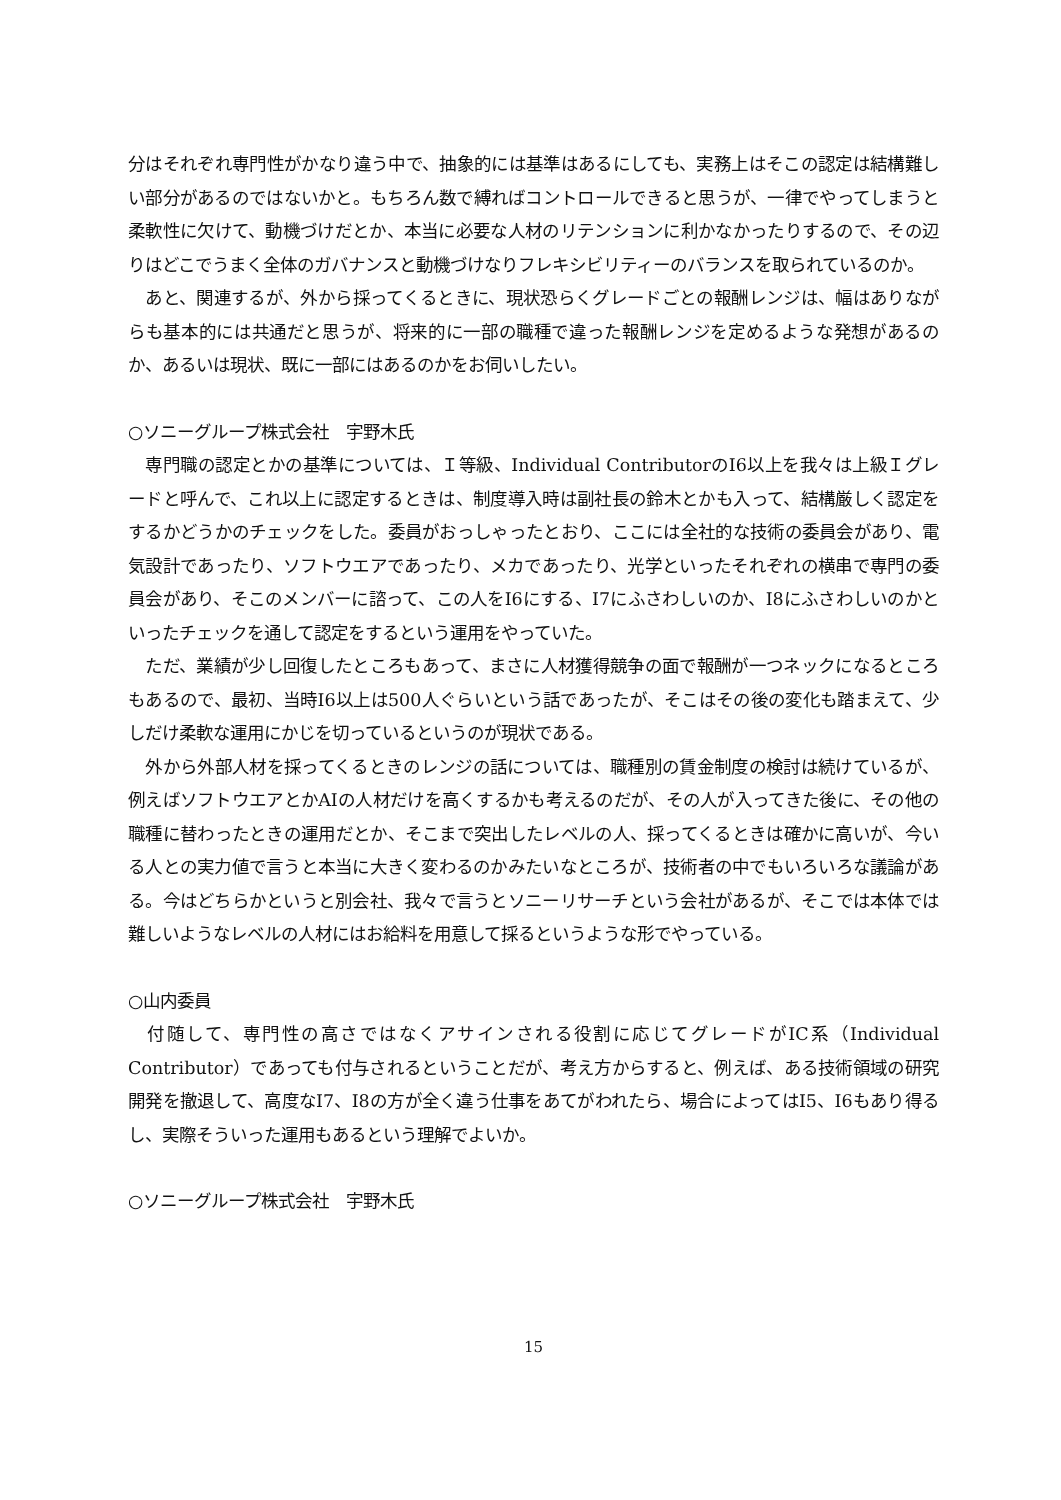分はそれぞれ専門性がかなり違う中で、抽象的には基準はあるにしても、実務上はそこの認定は結構難しい部分があるのではないかと。もちろん数で縛ればコントロールできると思うが、一律でやってしまうと柔軟性に欠けて、動機づけだとか、本当に必要な人材のリテンションに利かなかったりするので、その辺りはどこでうまく全体のガバナンスと動機づけなりフレキシビリティーのバランスを取られているのか。
　あと、関連するが、外から採ってくるときに、現状恐らくグレードごとの報酬レンジは、幅はありながらも基本的には共通だと思うが、将来的に一部の職種で違った報酬レンジを定めるような発想があるのか、あるいは現状、既に一部にはあるのかをお伺いしたい。
○ソニーグループ株式会社　宇野木氏
　専門職の認定とかの基準については、Ｉ等級、Individual ContributorのI6以上を我々は上級Ｉグレードと呼んで、これ以上に認定するときは、制度導入時は副社長の鈴木とかも入って、結構厳しく認定をするかどうかのチェックをした。委員がおっしゃったとおり、ここには全社的な技術の委員会があり、電気設計であったり、ソフトウエアであったり、メカであったり、光学といったそれぞれの横串で専門の委員会があり、そこのメンバーに諮って、この人をI6にする、I7にふさわしいのか、I8にふさわしいのかといったチェックを通して認定をするという運用をやっていた。
　ただ、業績が少し回復したところもあって、まさに人材獲得競争の面で報酬が一つネックになるところもあるので、最初、当時I6以上は500人ぐらいという話であったが、そこはその後の変化も踏まえて、少しだけ柔軟な運用にかじを切っているというのが現状である。
　外から外部人材を採ってくるときのレンジの話については、職種別の賃金制度の検討は続けているが、例えばソフトウエアとかAIの人材だけを高くするかも考えるのだが、その人が入ってきた後に、その他の職種に替わったときの運用だとか、そこまで突出したレベルの人、採ってくるときは確かに高いが、今いる人との実力値で言うと本当に大きく変わるのかみたいなところが、技術者の中でもいろいろな議論がある。今はどちらかというと別会社、我々で言うとソニーリサーチという会社があるが、そこでは本体では難しいようなレベルの人材にはお給料を用意して採るというような形でやっている。
○山内委員
　付随して、専門性の高さではなくアサインされる役割に応じてグレードがIC系（Individual Contributor）であっても付与されるということだが、考え方からすると、例えば、ある技術領域の研究開発を撤退して、高度なI7、I8の方が全く違う仕事をあてがわれたら、場合によってはI5、I6もあり得るし、実際そういった運用もあるという理解でよいか。
○ソニーグループ株式会社　宇野木氏
15